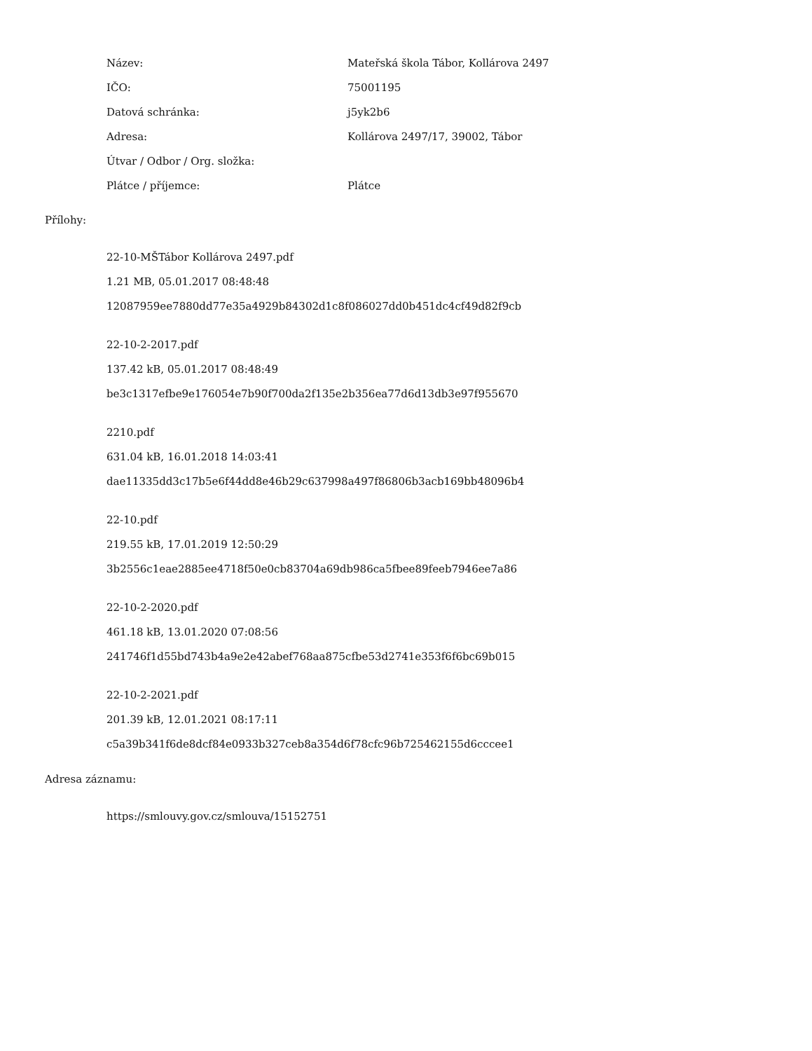| Název: | Mateřská škola Tábor, Kollárova 2497 |
| IČO: | 75001195 |
| Datová schránka: | j5yk2b6 |
| Adresa: | Kollárova 2497/17, 39002, Tábor |
| Útvar / Odbor / Org. složka: | |
| Plátce / příjemce: | Plátce |
Přílohy:
22-10-MŠTábor Kollárova 2497.pdf
1.21 MB, 05.01.2017 08:48:48
12087959ee7880dd77e35a4929b84302d1c8f086027dd0b451dc4cf49d82f9cb
22-10-2-2017.pdf
137.42 kB, 05.01.2017 08:48:49
be3c1317efbe9e176054e7b90f700da2f135e2b356ea77d6d13db3e97f955670
2210.pdf
631.04 kB, 16.01.2018 14:03:41
dae11335dd3c17b5e6f44dd8e46b29c637998a497f86806b3acb169bb48096b4
22-10.pdf
219.55 kB, 17.01.2019 12:50:29
3b2556c1eae2885ee4718f50e0cb83704a69db986ca5fbee89feeb7946ee7a86
22-10-2-2020.pdf
461.18 kB, 13.01.2020 07:08:56
241746f1d55bd743b4a9e2e42abef768aa875cfbe53d2741e353f6f6bc69b015
22-10-2-2021.pdf
201.39 kB, 12.01.2021 08:17:11
c5a39b341f6de8dcf84e0933b327ceb8a354d6f78cfc96b725462155d6cccee1
Adresa záznamu:
https://smlouvy.gov.cz/smlouva/15152751